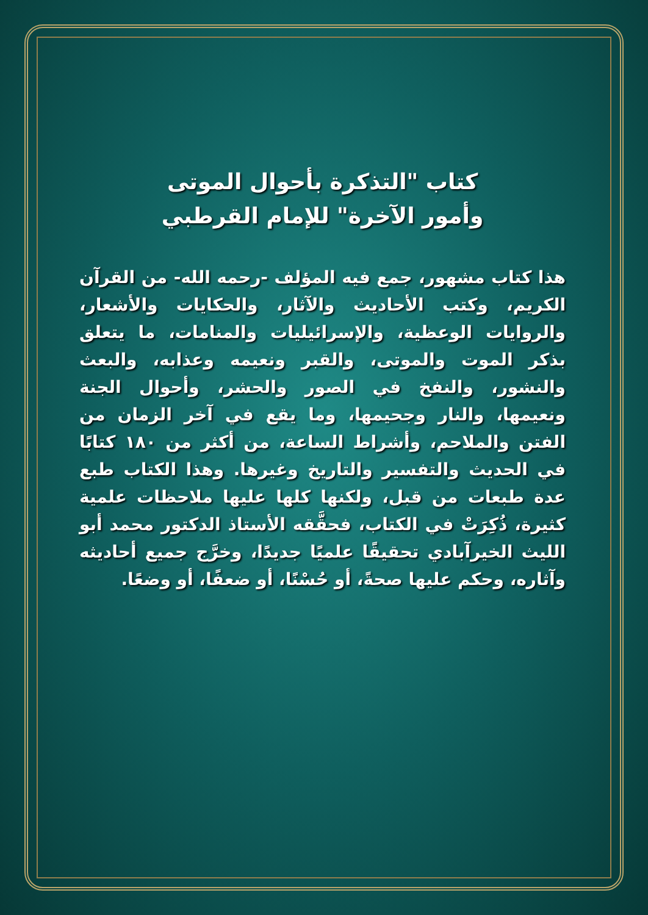كتاب "التذكرة بأحوال الموتى
وأمور الآخرة" للإمام القرطبي
هذا كتاب مشهور، جمع فيه المؤلف -رحمه الله- من القرآن الكريم، وكتب الأحاديث والآثار، والحكايات والأشعار، والروايات الوعظية، والإسرائيليات والمنامات، ما يتعلق بذكر الموت والموتى، والقبر ونعيمه وعذابه، والبعث والنشور، والنفخ في الصور والحشر، وأحوال الجنة ونعيمها، والنار وجحيمها، وما يقع في آخر الزمان من الفتن والملاحم، وأشراط الساعة، من أكثر من ١٨٠ كتابًا في الحديث والتفسير والتاريخ وغيرها. وهذا الكتاب طبع عدة طبعات من قبل، ولكنها كلها عليها ملاحظات علمية كثيرة، ذُكِرَتْ في الكتاب، فحقَّقه الأستاذ الدكتور محمد أبو الليث الخيرآبادي تحقيقًا علميًا جديدًا، وخرَّج جميع أحاديثه وآثاره، وحكم عليها صحةً، أو حُسْنًا، أو ضعفًا، أو وضعًا.